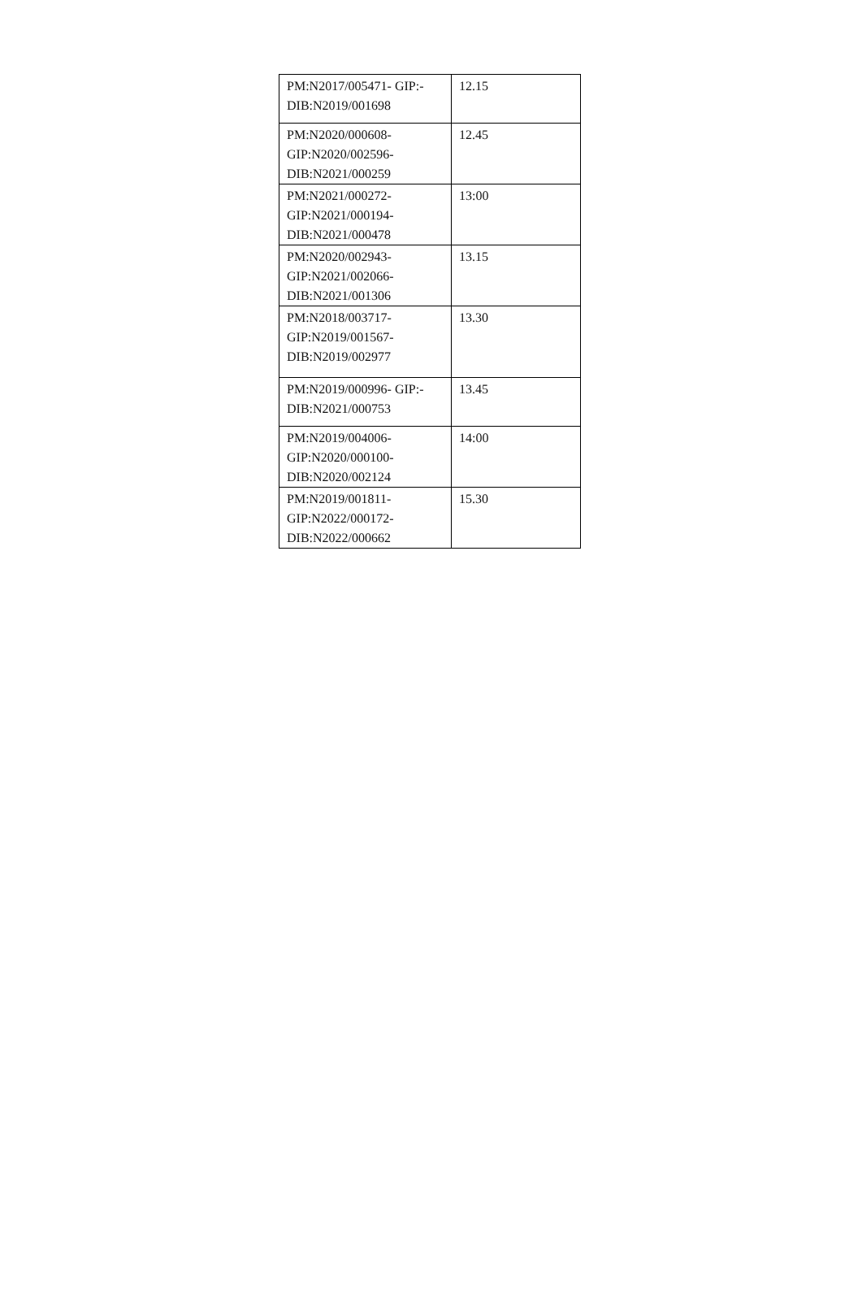| PM:N2017/005471- GIP:-DIB:N2019/001698 | 12.15 |
| PM:N2020/000608- GIP:N2020/002596- DIB:N2021/000259 | 12.45 |
| PM:N2021/000272- GIP:N2021/000194- DIB:N2021/000478 | 13:00 |
| PM:N2020/002943- GIP:N2021/002066- DIB:N2021/001306 | 13.15 |
| PM:N2018/003717- GIP:N2019/001567- DIB:N2019/002977 | 13.30 |
| PM:N2019/000996- GIP:-DIB:N2021/000753 | 13.45 |
| PM:N2019/004006- GIP:N2020/000100- DIB:N2020/002124 | 14:00 |
| PM:N2019/001811- GIP:N2022/000172- DIB:N2022/000662 | 15.30 |